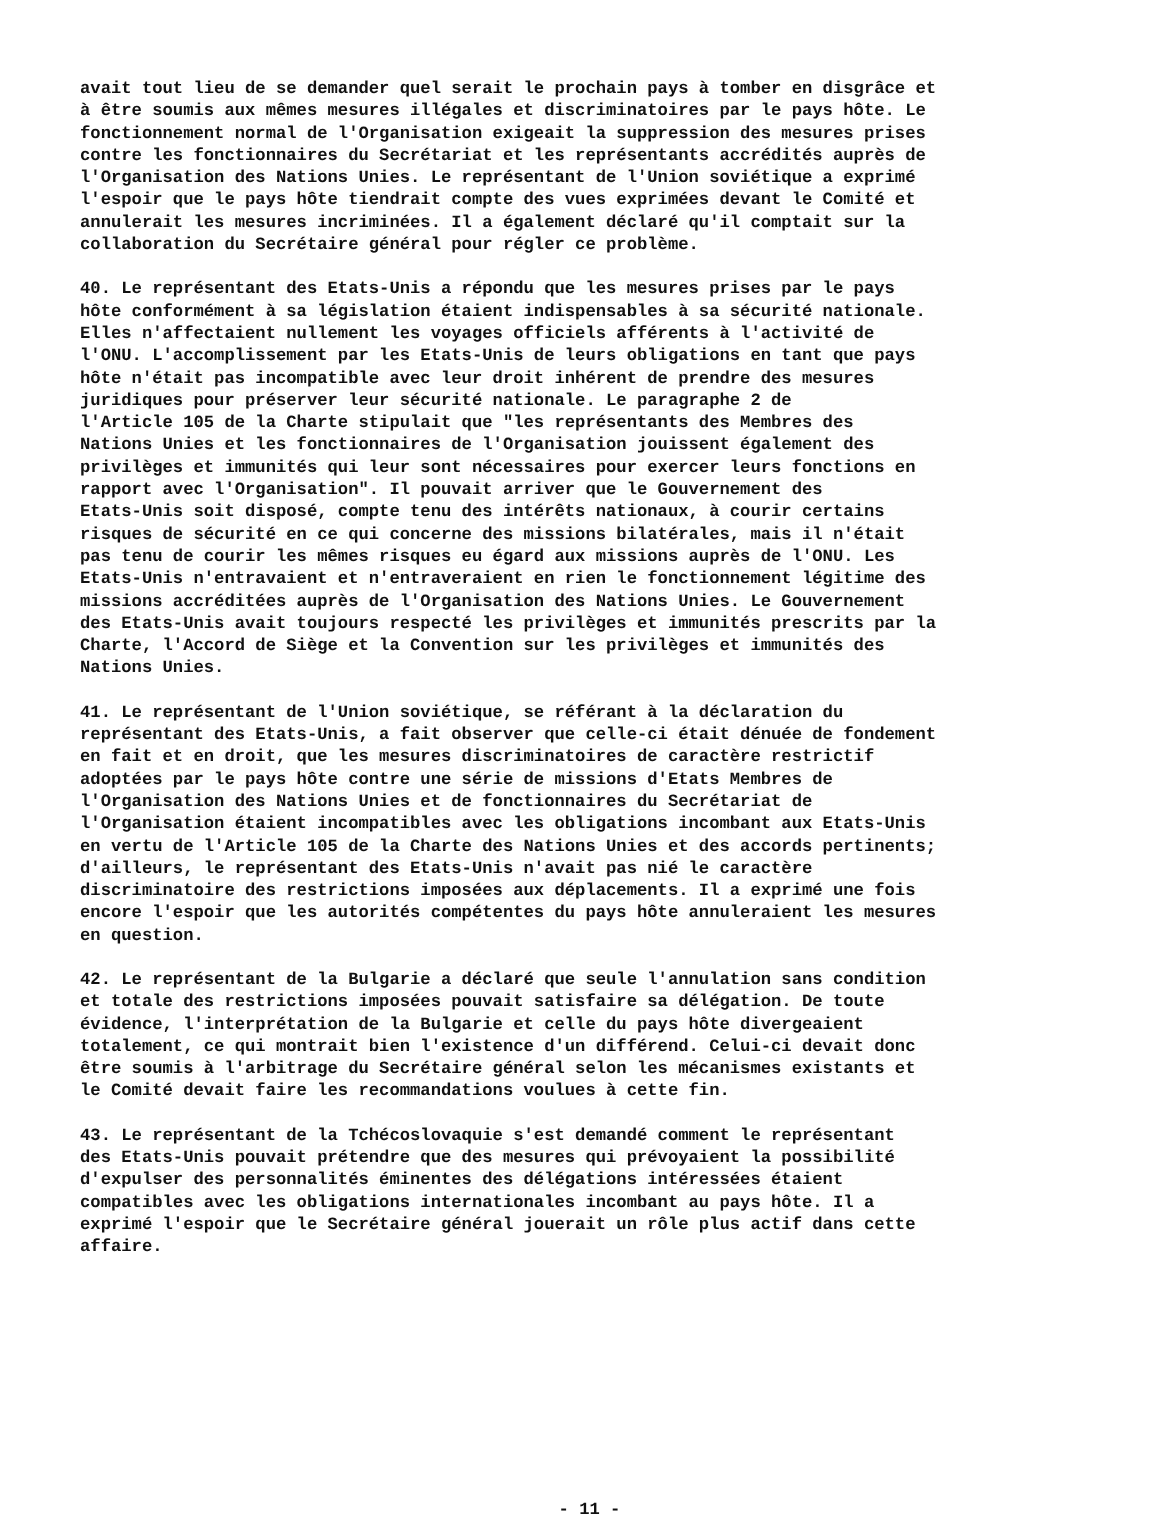avait tout lieu de se demander quel serait le prochain pays à tomber en disgrâce et à être soumis aux mêmes mesures illégales et discriminatoires par le pays hôte. Le fonctionnement normal de l'Organisation exigeait la suppression des mesures prises contre les fonctionnaires du Secrétariat et les représentants accrédités auprès de l'Organisation des Nations Unies. Le représentant de l'Union soviétique a exprimé l'espoir que le pays hôte tiendrait compte des vues exprimées devant le Comité et annulerait les mesures incriminées. Il a également déclaré qu'il comptait sur la collaboration du Secrétaire général pour régler ce problème.
40. Le représentant des Etats-Unis a répondu que les mesures prises par le pays hôte conformément à sa législation étaient indispensables à sa sécurité nationale. Elles n'affectaient nullement les voyages officiels afférents à l'activité de l'ONU. L'accomplissement par les Etats-Unis de leurs obligations en tant que pays hôte n'était pas incompatible avec leur droit inhérent de prendre des mesures juridiques pour préserver leur sécurité nationale. Le paragraphe 2 de l'Article 105 de la Charte stipulait que "les représentants des Membres des Nations Unies et les fonctionnaires de l'Organisation jouissent également des privilèges et immunités qui leur sont nécessaires pour exercer leurs fonctions en rapport avec l'Organisation". Il pouvait arriver que le Gouvernement des Etats-Unis soit disposé, compte tenu des intérêts nationaux, à courir certains risques de sécurité en ce qui concerne des missions bilatérales, mais il n'était pas tenu de courir les mêmes risques eu égard aux missions auprès de l'ONU. Les Etats-Unis n'entravaient et n'entraveraient en rien le fonctionnement légitime des missions accréditées auprès de l'Organisation des Nations Unies. Le Gouvernement des Etats-Unis avait toujours respecté les privilèges et immunités prescrits par la Charte, l'Accord de Siège et la Convention sur les privilèges et immunités des Nations Unies.
41. Le représentant de l'Union soviétique, se référant à la déclaration du représentant des Etats-Unis, a fait observer que celle-ci était dénuée de fondement en fait et en droit, que les mesures discriminatoires de caractère restrictif adoptées par le pays hôte contre une série de missions d'Etats Membres de l'Organisation des Nations Unies et de fonctionnaires du Secrétariat de l'Organisation étaient incompatibles avec les obligations incombant aux Etats-Unis en vertu de l'Article 105 de la Charte des Nations Unies et des accords pertinents; d'ailleurs, le représentant des Etats-Unis n'avait pas nié le caractère discriminatoire des restrictions imposées aux déplacements. Il a exprimé une fois encore l'espoir que les autorités compétentes du pays hôte annuleraient les mesures en question.
42. Le représentant de la Bulgarie a déclaré que seule l'annulation sans condition et totale des restrictions imposées pouvait satisfaire sa délégation. De toute évidence, l'interprétation de la Bulgarie et celle du pays hôte divergeaient totalement, ce qui montrait bien l'existence d'un différend. Celui-ci devait donc être soumis à l'arbitrage du Secrétaire général selon les mécanismes existants et le Comité devait faire les recommandations voulues à cette fin.
43. Le représentant de la Tchécoslovaquie s'est demandé comment le représentant des Etats-Unis pouvait prétendre que des mesures qui prévoyaient la possibilité d'expulser des personnalités éminentes des délégations intéressées étaient compatibles avec les obligations internationales incombant au pays hôte. Il a exprimé l'espoir que le Secrétaire général jouerait un rôle plus actif dans cette affaire.
- 11 -